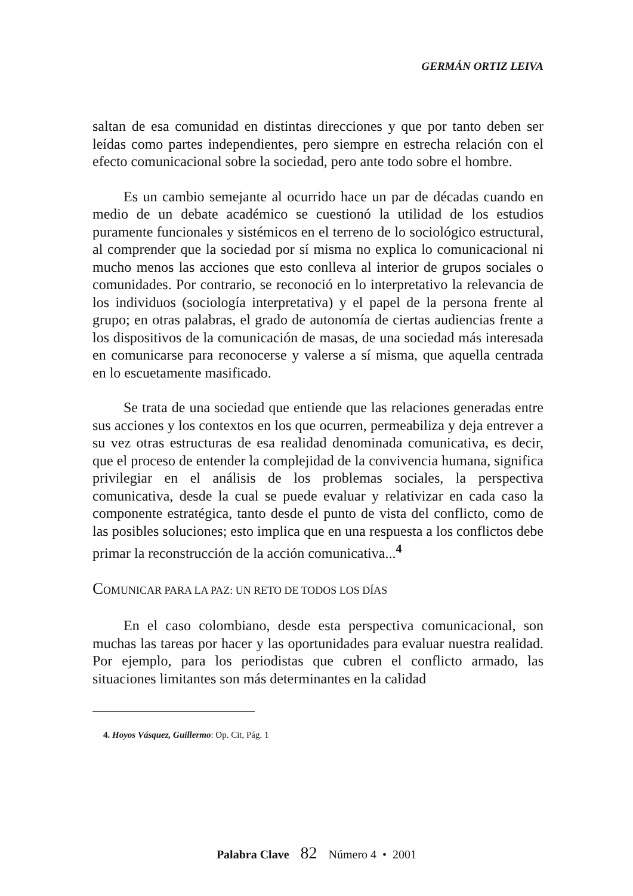GERMÁN ORTIZ LEIVA
saltan de esa comunidad en distintas direcciones y que por tanto deben ser leídas como partes independientes, pero siempre en estrecha relación con el efecto comunicacional sobre la sociedad, pero ante todo sobre el hombre.
Es un cambio semejante al ocurrido hace un par de décadas cuando en medio de un debate académico se cuestionó la utilidad de los estudios puramente funcionales y sistémicos en el terreno de lo sociológico estructural, al comprender que la sociedad por sí misma no explica lo comunicacional ni mucho menos las acciones que esto conlleva al interior de grupos sociales o comunidades. Por contrario, se reconoció en lo interpretativo la relevancia de los individuos (sociología interpretativa) y el papel de la persona frente al grupo; en otras palabras, el grado de autonomía de ciertas audiencias frente a los dispositivos de la comunicación de masas, de una sociedad más interesada en comunicarse para reconocerse y valerse a sí misma, que aquella centrada en lo escuetamente masificado.
Se trata de una sociedad que entiende que las relaciones generadas entre sus acciones y los contextos en los que ocurren, permeabiliza y deja entrever a su vez otras estructuras de esa realidad denominada comunicativa, es decir, que el proceso de entender la complejidad de la convivencia humana, significa privilegiar en el análisis de los problemas sociales, la perspectiva comunicativa, desde la cual se puede evaluar y relativizar en cada caso la componente estratégica, tanto desde el punto de vista del conflicto, como de las posibles soluciones; esto implica que en una respuesta a los conflictos debe primar la reconstrucción de la acción comunicativa...<sup>4</sup>
COMUNICAR PARA LA PAZ: UN RETO DE TODOS LOS DÍAS
En el caso colombiano, desde esta perspectiva comunicacional, son muchas las tareas por hacer y las oportunidades para evaluar nuestra realidad. Por ejemplo, para los periodistas que cubren el conflicto armado, las situaciones limitantes son más determinantes en la calidad
4. Hoyos Vásquez, Guillermo: Op. Cit, Pág. 1
Palabra Clave 82 Número 4 • 2001